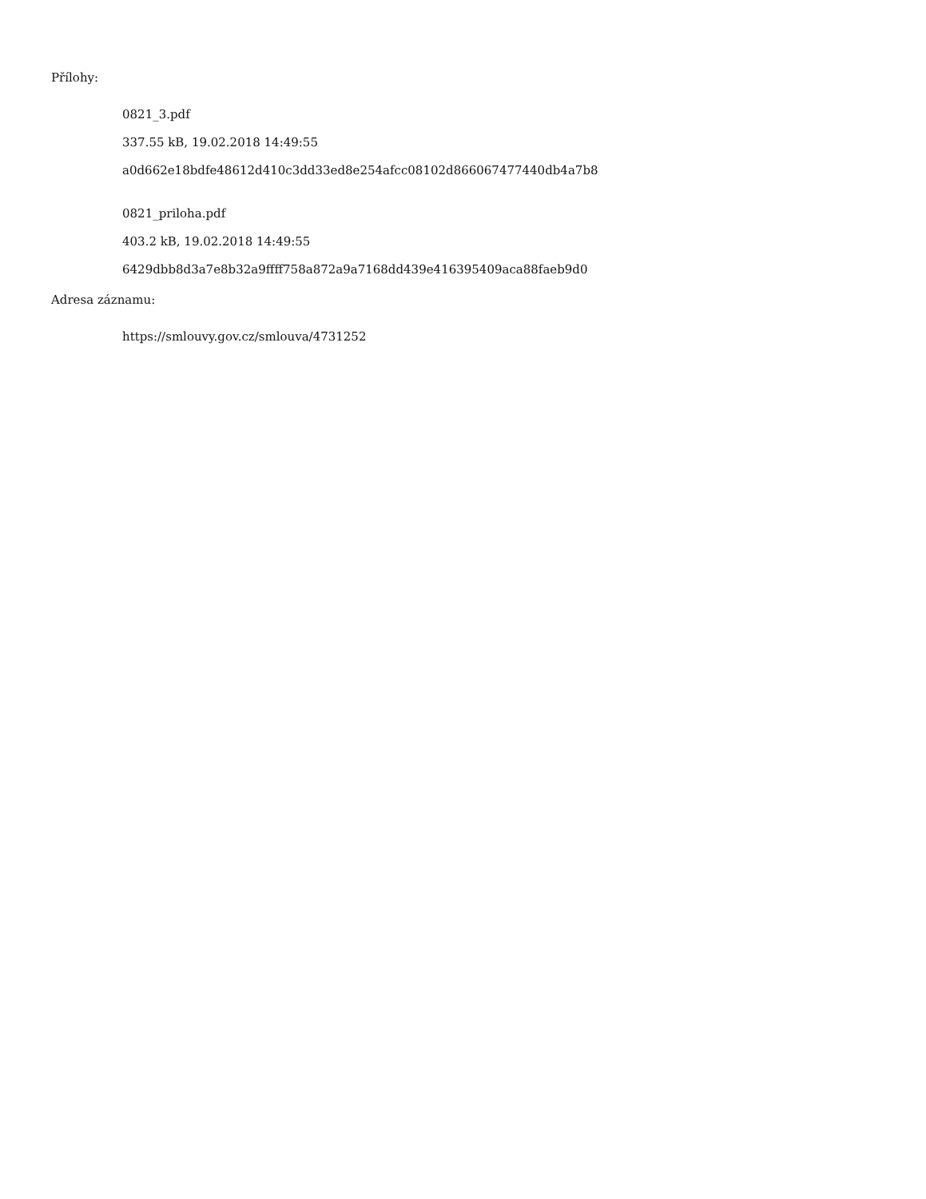Přílohy:
0821_3.pdf
337.55 kB, 19.02.2018 14:49:55
a0d662e18bdfe48612d410c3dd33ed8e254afcc08102d866067477440db4a7b8
0821_priloha.pdf
403.2 kB, 19.02.2018 14:49:55
6429dbb8d3a7e8b32a9ffff758a872a9a7168dd439e416395409aca88faeb9d0
Adresa záznamu:
https://smlouvy.gov.cz/smlouva/4731252